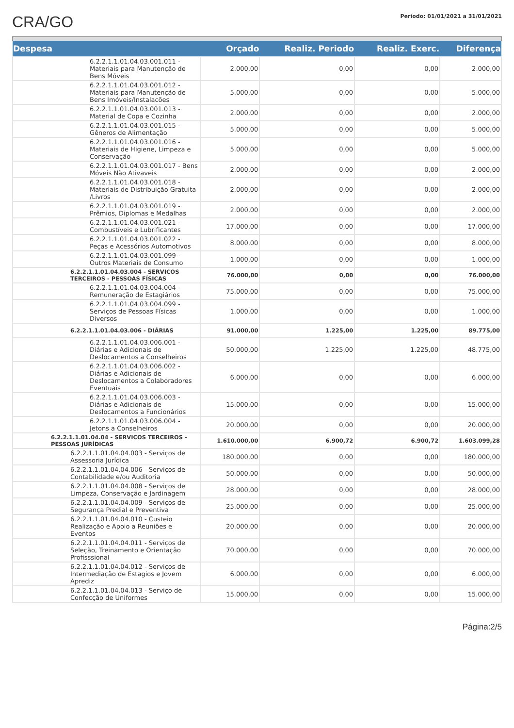CRA/GO
Período: 01/01/2021 a 31/01/2021
| Despesa | Orçado | Realiz. Periodo | Realiz. Exerc. | Diferença |
| --- | --- | --- | --- | --- |
| 6.2.2.1.1.01.04.03.001.011 - Materiais para Manutenção de Bens Móveis | 2.000,00 | 0,00 | 0,00 | 2.000,00 |
| 6.2.2.1.1.01.04.03.001.012 - Materiais para Manutenção de Bens Imóveis/Instalacões | 5.000,00 | 0,00 | 0,00 | 5.000,00 |
| 6.2.2.1.1.01.04.03.001.013 - Material de Copa e Cozinha | 2.000,00 | 0,00 | 0,00 | 2.000,00 |
| 6.2.2.1.1.01.04.03.001.015 - Gêneros de Alimentação | 5.000,00 | 0,00 | 0,00 | 5.000,00 |
| 6.2.2.1.1.01.04.03.001.016 - Materiais de Higiene, Limpeza e Conservação | 5.000,00 | 0,00 | 0,00 | 5.000,00 |
| 6.2.2.1.1.01.04.03.001.017 - Bens Móveis Não Ativaveis | 2.000,00 | 0,00 | 0,00 | 2.000,00 |
| 6.2.2.1.1.01.04.03.001.018 - Materiais de Distribuição Gratuita /Livros | 2.000,00 | 0,00 | 0,00 | 2.000,00 |
| 6.2.2.1.1.01.04.03.001.019 - Prêmios, Diplomas e Medalhas | 2.000,00 | 0,00 | 0,00 | 2.000,00 |
| 6.2.2.1.1.01.04.03.001.021 - Combustíveis e Lubrificantes | 17.000,00 | 0,00 | 0,00 | 17.000,00 |
| 6.2.2.1.1.01.04.03.001.022 - Peças e Acessórios Automotivos | 8.000,00 | 0,00 | 0,00 | 8.000,00 |
| 6.2.2.1.1.01.04.03.001.099 - Outros Materiais de Consumo | 1.000,00 | 0,00 | 0,00 | 1.000,00 |
| 6.2.2.1.1.01.04.03.004 - SERVICOS TERCEIROS - PESSOAS FÍSICAS | 76.000,00 | 0,00 | 0,00 | 76.000,00 |
| 6.2.2.1.1.01.04.03.004.004 - Remuneração de Estagiários | 75.000,00 | 0,00 | 0,00 | 75.000,00 |
| 6.2.2.1.1.01.04.03.004.099 - Serviços de Pessoas Físicas Diversos | 1.000,00 | 0,00 | 0,00 | 1.000,00 |
| 6.2.2.1.1.01.04.03.006 - DIÁRIAS | 91.000,00 | 1.225,00 | 1.225,00 | 89.775,00 |
| 6.2.2.1.1.01.04.03.006.001 - Diárias e Adicionais de Deslocamentos a Conselheiros | 50.000,00 | 1.225,00 | 1.225,00 | 48.775,00 |
| 6.2.2.1.1.01.04.03.006.002 - Diárias e Adicionais de Deslocamentos a Colaboradores Eventuais | 6.000,00 | 0,00 | 0,00 | 6.000,00 |
| 6.2.2.1.1.01.04.03.006.003 - Diárias e Adicionais de Deslocamentos a Funcionários | 15.000,00 | 0,00 | 0,00 | 15.000,00 |
| 6.2.2.1.1.01.04.03.006.004 - Jetons a Conselheiros | 20.000,00 | 0,00 | 0,00 | 20.000,00 |
| 6.2.2.1.1.01.04.04 - SERVICOS TERCEIROS - PESSOAS JURÍDICAS | 1.610.000,00 | 6.900,72 | 6.900,72 | 1.603.099,28 |
| 6.2.2.1.1.01.04.04.003 - Serviços de Assessoria Jurídica | 180.000,00 | 0,00 | 0,00 | 180.000,00 |
| 6.2.2.1.1.01.04.04.006 - Serviços de Contabilidade e/ou Auditoria | 50.000,00 | 0,00 | 0,00 | 50.000,00 |
| 6.2.2.1.1.01.04.04.008 - Serviços de Limpeza, Conservação e Jardinagem | 28.000,00 | 0,00 | 0,00 | 28.000,00 |
| 6.2.2.1.1.01.04.04.009 - Serviços de Segurança Predial e Preventiva | 25.000,00 | 0,00 | 0,00 | 25.000,00 |
| 6.2.2.1.1.01.04.04.010 - Custeio Realização e Apoio a Reuniões e Eventos | 20.000,00 | 0,00 | 0,00 | 20.000,00 |
| 6.2.2.1.1.01.04.04.011 - Serviços de Seleção, Treinamento e Orientação Profisssional | 70.000,00 | 0,00 | 0,00 | 70.000,00 |
| 6.2.2.1.1.01.04.04.012 - Serviços de Intermediação de Estagios e Jovem Aprediz | 6.000,00 | 0,00 | 0,00 | 6.000,00 |
| 6.2.2.1.1.01.04.04.013 - Serviço de Confecção de Uniformes | 15.000,00 | 0,00 | 0,00 | 15.000,00 |
Página:2/5